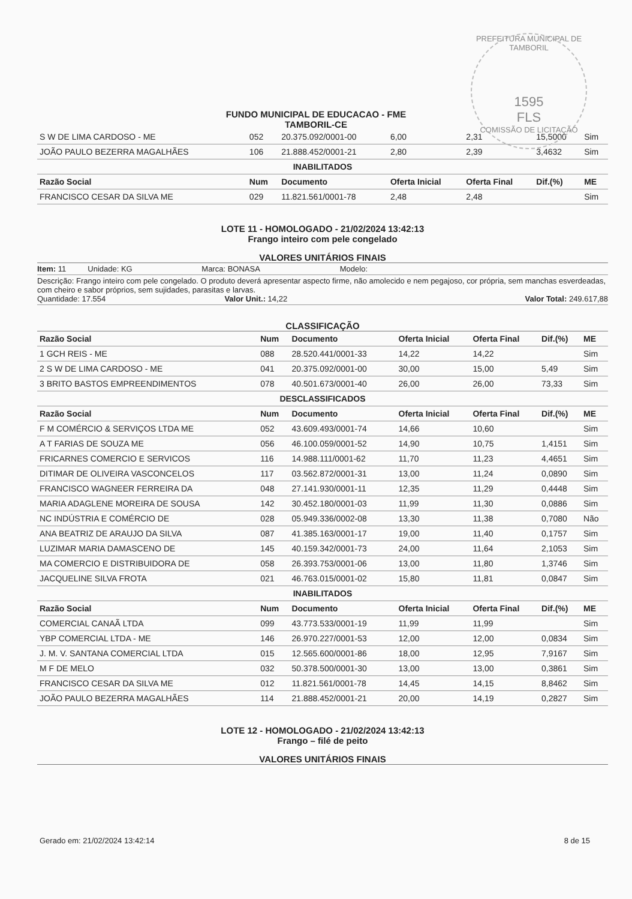PREFEITURA MUNICIPAL DE TAMBORIL
1595
FLS
COMISSÃO DE LICITAÇÃO
FUNDO MUNICIPAL DE EDUCACAO - FME
TAMBORIL-CE
| S W DE LIMA CARDOSO - ME | 052 | 20.375.092/0001-00 | 6,00 | 2,31 | 15,5000 | Sim |
| JOÃO PAULO BEZERRA MAGALHÃES | 106 | 21.888.452/0001-21 | 2,80 | 2,39 | 3,4632 | Sim |
| INABILITADOS | | | | | | |
| Razão Social | Num | Documento | Oferta Inicial | Oferta Final | Dif.(%) | ME |
| FRANCISCO CESAR DA SILVA ME | 029 | 11.821.561/0001-78 | 2,48 | 2,48 | | Sim |
LOTE 11 - HOMOLOGADO - 21/02/2024 13:42:13
Frango inteiro com pele congelado
VALORES UNITÁRIOS FINAIS
Item: 11 Unidade: KG Marca: BONASA Modelo:
Descrição: Frango inteiro com pele congelado. O produto deverá apresentar aspecto firme, não amolecido e nem pegajoso, cor própria, sem manchas esverdeadas, com cheiro e sabor próprios, sem sujidades, parasitas e larvas.
Quantidade: 17.554 Valor Unit.: 14,22 Valor Total: 249.617,88
CLASSIFICAÇÃO
| Razão Social | Num | Documento | Oferta Inicial | Oferta Final | Dif.(%) | ME |
| --- | --- | --- | --- | --- | --- | --- |
| 1 GCH REIS - ME | 088 | 28.520.441/0001-33 | 14,22 | 14,22 | | Sim |
| 2 S W DE LIMA CARDOSO - ME | 041 | 20.375.092/0001-00 | 30,00 | 15,00 | 5,49 | Sim |
| 3 BRITO BASTOS EMPREENDIMENTOS | 078 | 40.501.673/0001-40 | 26,00 | 26,00 | 73,33 | Sim |
| DESCLASSIFICADOS | | | | | | |
| Razão Social | Num | Documento | Oferta Inicial | Oferta Final | Dif.(%) | ME |
| F M COMÉRCIO & SERVIÇOS LTDA ME | 052 | 43.609.493/0001-74 | 14,66 | 10,60 | | Sim |
| A T FARIAS DE SOUZA ME | 056 | 46.100.059/0001-52 | 14,90 | 10,75 | 1,4151 | Sim |
| FRICARNES COMERCIO E SERVICOS | 116 | 14.988.111/0001-62 | 11,70 | 11,23 | 4,4651 | Sim |
| DITIMAR DE OLIVEIRA VASCONCELOS | 117 | 03.562.872/0001-31 | 13,00 | 11,24 | 0,0890 | Sim |
| FRANCISCO WAGNEER FERREIRA DA | 048 | 27.141.930/0001-11 | 12,35 | 11,29 | 0,4448 | Sim |
| MARIA ADAGLENE MOREIRA DE SOUSA | 142 | 30.452.180/0001-03 | 11,99 | 11,30 | 0,0886 | Sim |
| NC INDÚSTRIA E COMÉRCIO DE | 028 | 05.949.336/0002-08 | 13,30 | 11,38 | 0,7080 | Não |
| ANA BEATRIZ DE ARAUJO DA SILVA | 087 | 41.385.163/0001-17 | 19,00 | 11,40 | 0,1757 | Sim |
| LUZIMAR MARIA DAMASCENO DE | 145 | 40.159.342/0001-73 | 24,00 | 11,64 | 2,1053 | Sim |
| MA COMERCIO E DISTRIBUIDORA DE | 058 | 26.393.753/0001-06 | 13,00 | 11,80 | 1,3746 | Sim |
| JACQUELINE SILVA FROTA | 021 | 46.763.015/0001-02 | 15,80 | 11,81 | 0,0847 | Sim |
| INABILITADOS | | | | | | |
| Razão Social | Num | Documento | Oferta Inicial | Oferta Final | Dif.(%) | ME |
| COMERCIAL CANAÃ LTDA | 099 | 43.773.533/0001-19 | 11,99 | 11,99 | | Sim |
| YBP COMERCIAL LTDA - ME | 146 | 26.970.227/0001-53 | 12,00 | 12,00 | 0,0834 | Sim |
| J. M. V. SANTANA COMERCIAL LTDA | 015 | 12.565.600/0001-86 | 18,00 | 12,95 | 7,9167 | Sim |
| M F DE MELO | 032 | 50.378.500/0001-30 | 13,00 | 13,00 | 0,3861 | Sim |
| FRANCISCO CESAR DA SILVA ME | 012 | 11.821.561/0001-78 | 14,45 | 14,15 | 8,8462 | Sim |
| JOÃO PAULO BEZERRA MAGALHÃES | 114 | 21.888.452/0001-21 | 20,00 | 14,19 | 0,2827 | Sim |
LOTE 12 - HOMOLOGADO - 21/02/2024 13:42:13
Frango – filé de peito
VALORES UNITÁRIOS FINAIS
Gerado em: 21/02/2024 13:42:14 8 de 15